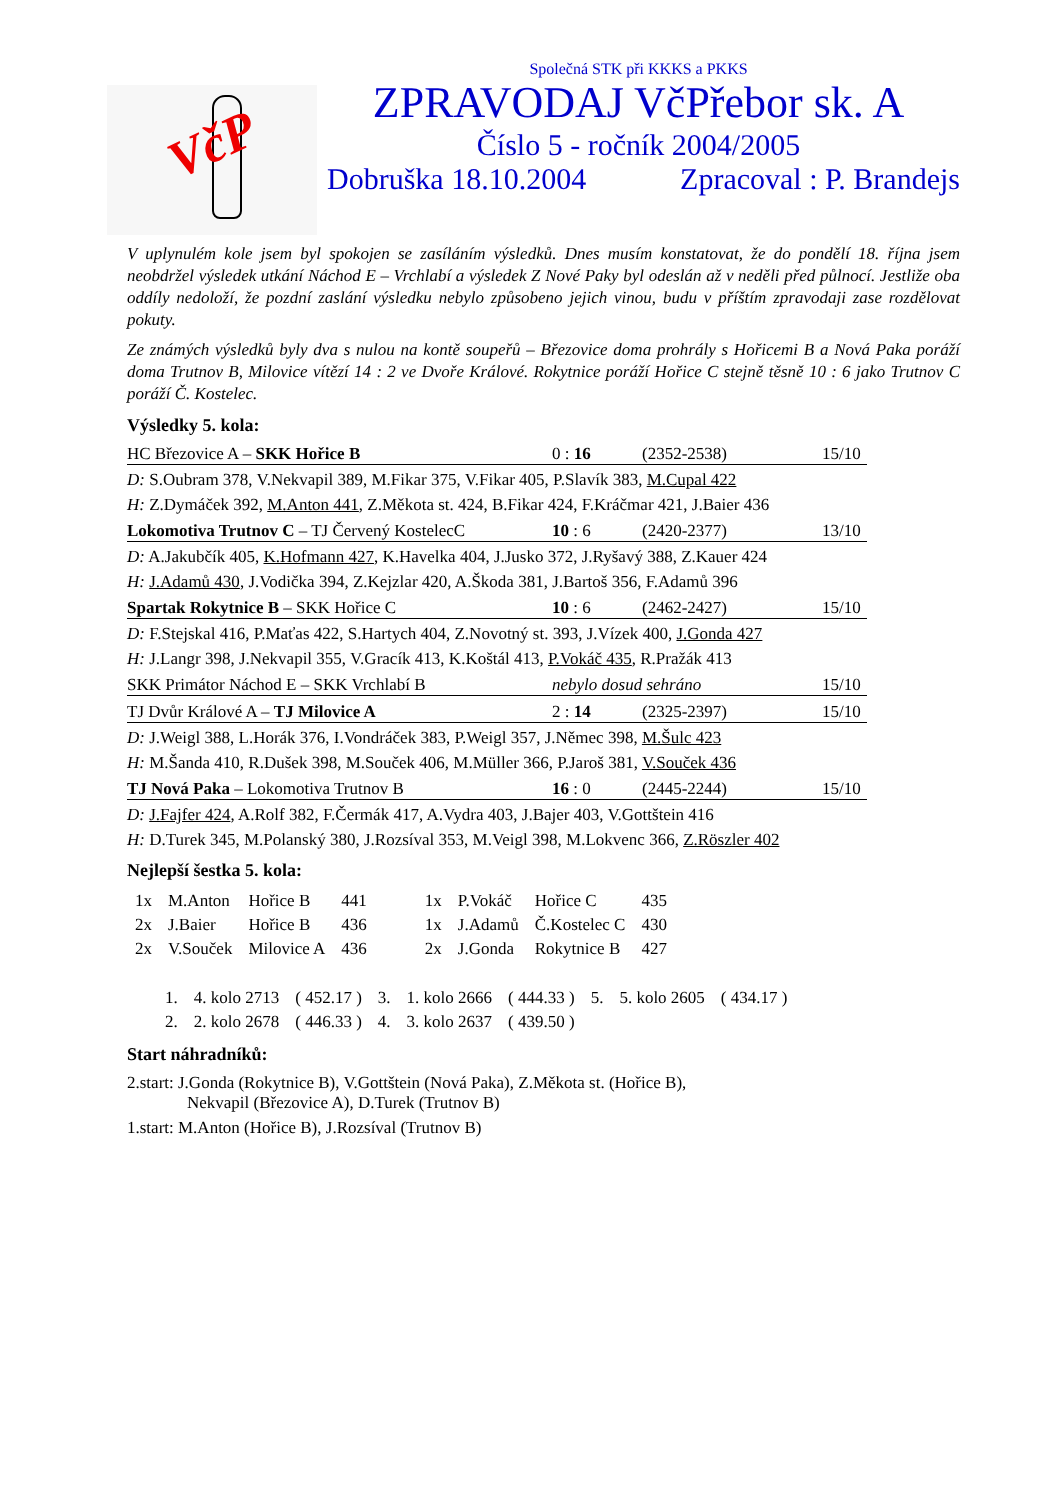VčP
Společná STK při KKKS a PKKS
ZPRAVODAJ VčPřebor sk. A
Číslo 5 - ročník 2004/2005
Dobruška 18.10.2004 Zpracoval : P. Brandejs
V uplynulém kole jsem byl spokojen se zasíláním výsledků. Dnes musím konstatovat, že do pondělí 18. října jsem neobdržel výsledek utkání Náchod E – Vrchlabí a výsledek Z Nové Paky byl odeslán až v neděli před půlnocí. Jestliže oba oddíly nedoloží, že pozdní zaslání výsledku nebylo způsobeno jejich vinou, budu v příštím zpravodaji zase rozdělovat pokuty.
Ze známých výsledků byly dva s nulou na kontě soupeřů – Březovice doma prohrály s Hořicemi B a Nová Paka poráží doma Trutnov B, Milovice vítězí 14 : 2 ve Dvoře Králové. Rokytnice poráží Hořice C stejně těsně 10 : 6 jako Trutnov C poráží Č. Kostelec.
Výsledky 5. kola:
HC Březovice A – SKK Hořice B 0 : 16 (2352-2538) 15/10
D: S.Oubram 378, V.Nekvapil 389, M.Fikar 375, V.Fikar 405, P.Slavík 383, M.Cupal 422
H: Z.Dymáček 392, M.Anton 441, Z.Měkota st. 424, B.Fikar 424, F.Kráčmar 421, J.Baier 436
Lokomotiva Trutnov C – TJ Červený KostelecC 10 : 6 (2420-2377) 13/10
D: A.Jakubčík 405, K.Hofmann 427, K.Havelka 404, J.Jusko 372, J.Ryšavý 388, Z.Kauer 424
H: J.Adamů 430, J.Vodička 394, Z.Kejzlar 420, A.Škoda 381, J.Bartoš 356, F.Adamů 396
Spartak Rokytnice B – SKK Hořice C 10 : 6 (2462-2427) 15/10
D: F.Stejskal 416, P.Maťas 422, S.Hartych 404, Z.Novotný st. 393, J.Vízek 400, J.Gonda 427
H: J.Langr 398, J.Nekvapil 355, V.Gracík 413, K.Koštál 413, P.Vokáč 435, R.Pražák 413
SKK Primátor Náchod E – SKK Vrchlabí B nebylo dosud sehráno 15/10
TJ Dvůr Králové A – TJ Milovice A 2 : 14 (2325-2397) 15/10
D: J.Weigl 388, L.Horák 376, I.Vondráček 383, P.Weigl 357, J.Němec 398, M.Šulc 423
H: M.Šanda 410, R.Dušek 398, M.Souček 406, M.Müller 366, P.Jaroš 381, V.Souček 436
TJ Nová Paka – Lokomotiva Trutnov B 16 : 0 (2445-2244) 15/10
D: J.Fajfer 424, A.Rolf 382, F.Čermák 417, A.Vydra 403, J.Bajer 403, V.Gottštein 416
H: D.Turek 345, M.Polanský 380, J.Rozsíval 353, M.Veigl 398, M.Lokvenc 366, Z.Röszler 402
Nejlepší šestka 5. kola:
| 1x | M.Anton | Hořice B | 441 | 1x | P.Vokáč | Hořice C | 435 |
| 2x | J.Baier | Hořice B | 436 | 1x | J.Adamů | Č.Kostelec C | 430 |
| 2x | V.Souček | Milovice A | 436 | 2x | J.Gonda | Rokytnice B | 427 |
| 1. | 4. kolo 2713 | ( 452.17 ) | 3. | 1. kolo 2666 | ( 444.33 ) | 5. | 5. kolo 2605 | ( 434.17 ) |
| 2. | 2. kolo 2678 | ( 446.33 ) | 4. | 3. kolo 2637 | ( 439.50 ) | | | |
Start náhradníků:
2.start: J.Gonda (Rokytnice B), V.Gottštein (Nová Paka), Z.Měkota st. (Hořice B),
Nekvapil (Březovice A), D.Turek (Trutnov B)
1.start: M.Anton (Hořice B), J.Rozsíval (Trutnov B)